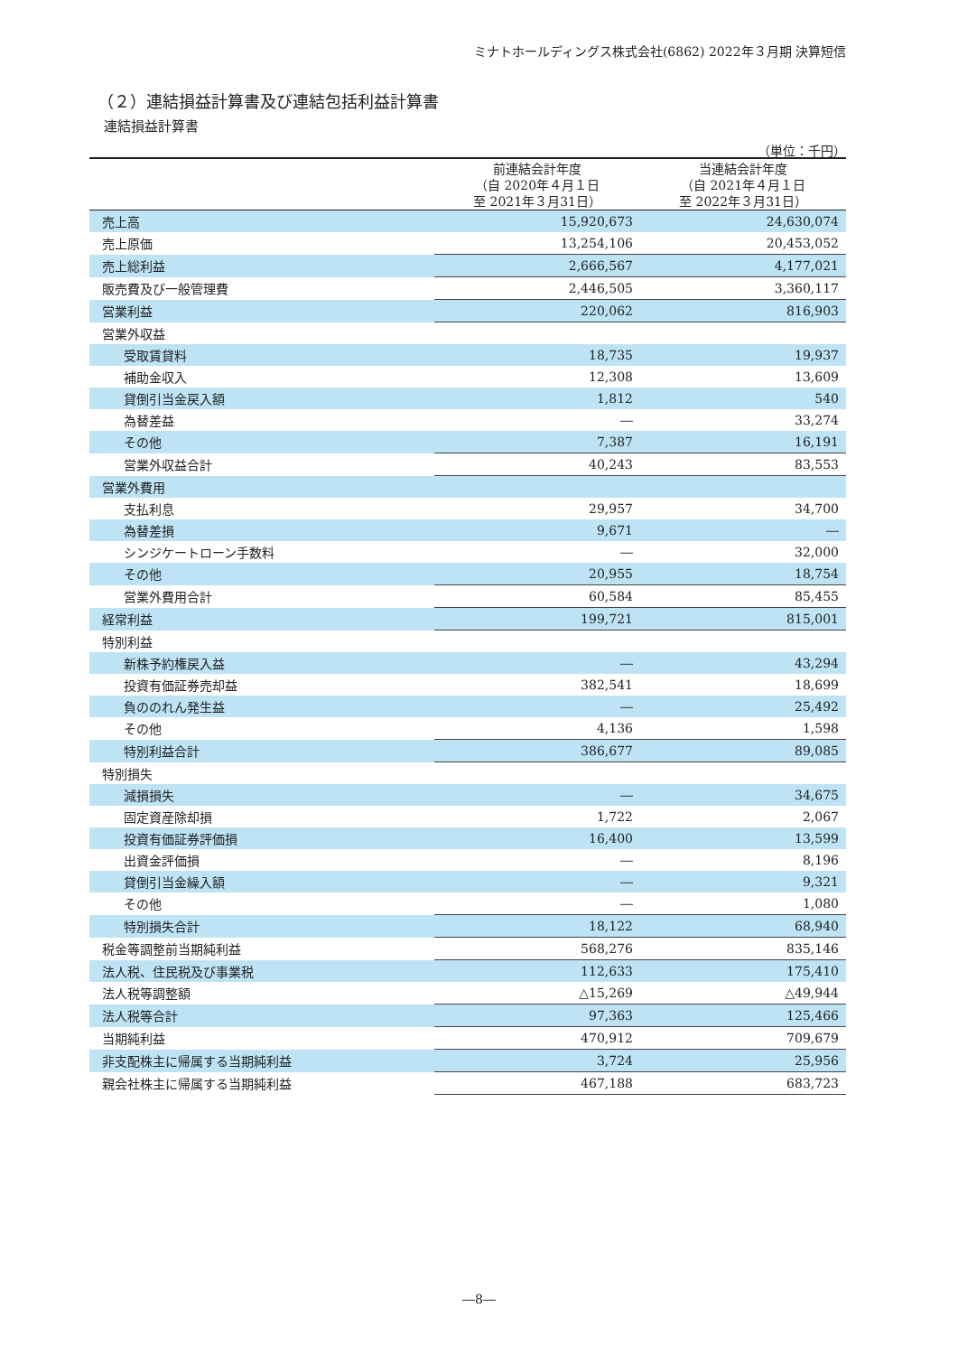ミナトホールディングス株式会社(6862) 2022年３月期 決算短信
（２）連結損益計算書及び連結包括利益計算書
連結損益計算書
（単位：千円）
| | 前連結会計年度 （自 2020年４月１日 至 2021年３月31日） | 当連結会計年度 （自 2021年４月１日 至 2022年３月31日） |
| --- | --- | --- |
| 売上高 | 15,920,673 | 24,630,074 |
| 売上原価 | 13,254,106 | 20,453,052 |
| 売上総利益 | 2,666,567 | 4,177,021 |
| 販売費及び一般管理費 | 2,446,505 | 3,360,117 |
| 営業利益 | 220,062 | 816,903 |
| 営業外収益 | | |
| 受取賃貸料 | 18,735 | 19,937 |
| 補助金収入 | 12,308 | 13,609 |
| 貸倒引当金戻入額 | 1,812 | 540 |
| 為替差益 | ― | 33,274 |
| その他 | 7,387 | 16,191 |
| 営業外収益合計 | 40,243 | 83,553 |
| 営業外費用 | | |
| 支払利息 | 29,957 | 34,700 |
| 為替差損 | 9,671 | ― |
| シンジケートローン手数料 | ― | 32,000 |
| その他 | 20,955 | 18,754 |
| 営業外費用合計 | 60,584 | 85,455 |
| 経常利益 | 199,721 | 815,001 |
| 特別利益 | | |
| 新株予約権戻入益 | ― | 43,294 |
| 投資有価証券売却益 | 382,541 | 18,699 |
| 負ののれん発生益 | ― | 25,492 |
| その他 | 4,136 | 1,598 |
| 特別利益合計 | 386,677 | 89,085 |
| 特別損失 | | |
| 減損損失 | ― | 34,675 |
| 固定資産除却損 | 1,722 | 2,067 |
| 投資有価証券評価損 | 16,400 | 13,599 |
| 出資金評価損 | ― | 8,196 |
| 貸倒引当金繰入額 | ― | 9,321 |
| その他 | ― | 1,080 |
| 特別損失合計 | 18,122 | 68,940 |
| 税金等調整前当期純利益 | 568,276 | 835,146 |
| 法人税、住民税及び事業税 | 112,633 | 175,410 |
| 法人税等調整額 | △15,269 | △49,944 |
| 法人税等合計 | 97,363 | 125,466 |
| 当期純利益 | 470,912 | 709,679 |
| 非支配株主に帰属する当期純利益 | 3,724 | 25,956 |
| 親会社株主に帰属する当期純利益 | 467,188 | 683,723 |
―8―